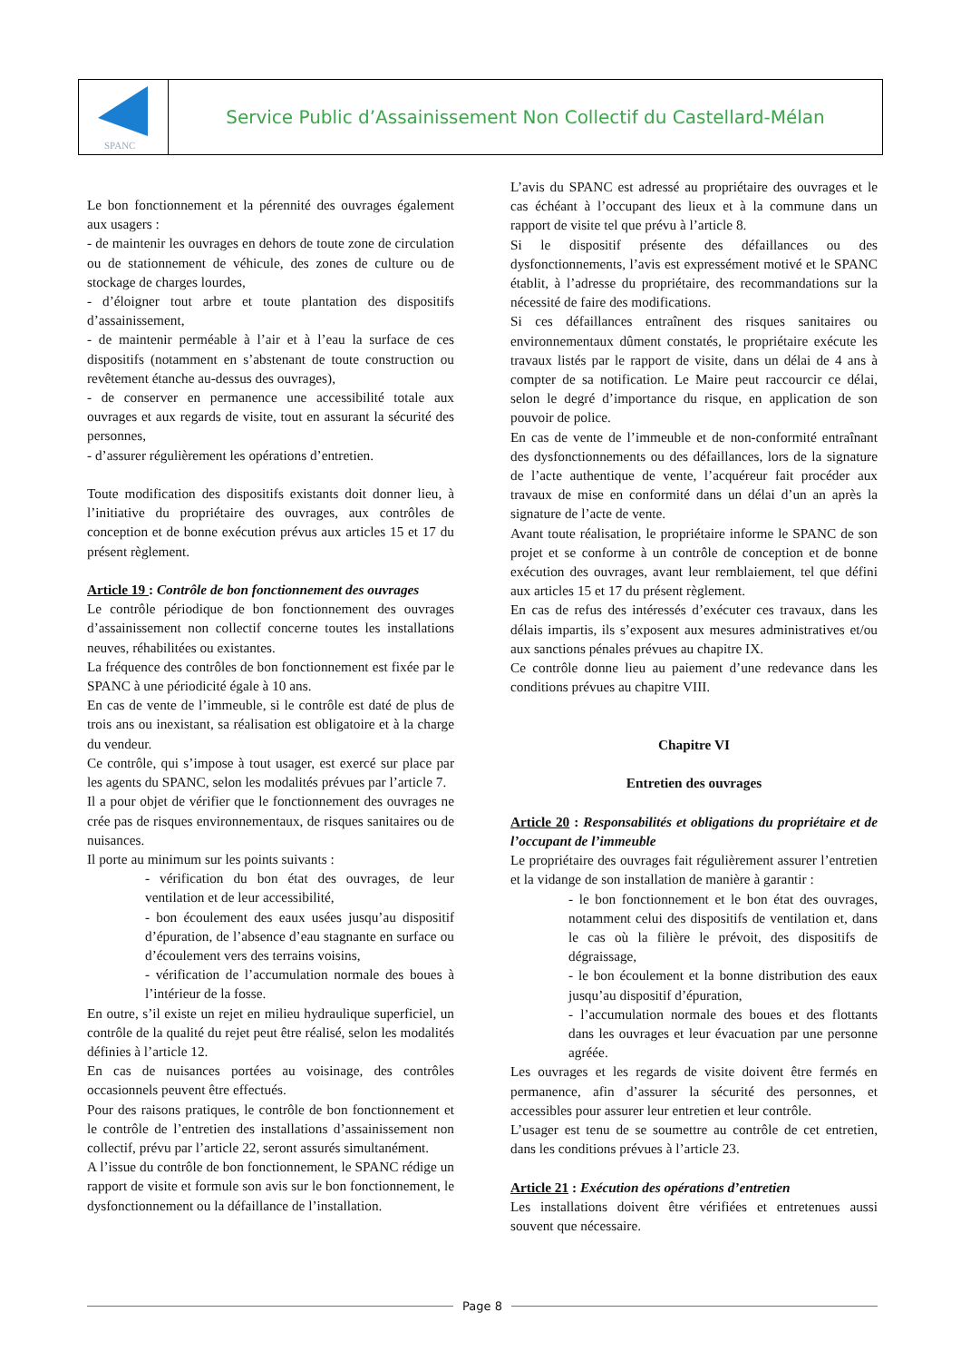SPANC
Service Public d’Assainissement Non Collectif du Castellard-Mélan
Le bon fonctionnement et la pérennité des ouvrages également aux usagers :
- de maintenir les ouvrages en dehors de toute zone de circulation ou de stationnement de véhicule, des zones de culture ou de stockage de charges lourdes,
- d’éloigner tout arbre et toute plantation des dispositifs d’assainissement,
- de maintenir perméable à l’air et à l’eau la surface de ces dispositifs (notamment en s’abstenant de toute construction ou revêtement étanche au-dessus des ouvrages),
- de conserver en permanence une accessibilité totale aux ouvrages et aux regards de visite, tout en assurant la sécurité des personnes,
- d’assurer régulièrement les opérations d’entretien.
Toute modification des dispositifs existants doit donner lieu, à l’initiative du propriétaire des ouvrages, aux contrôles de conception et de bonne exécution prévus aux articles 15 et 17 du présent règlement.
Article 19 : Contrôle de bon fonctionnement des ouvrages
Le contrôle périodique de bon fonctionnement des ouvrages d’assainissement non collectif concerne toutes les installations neuves, réhabilitées ou existantes.
La fréquence des contrôles de bon fonctionnement est fixée par le SPANC à une périodicité égale à 10 ans.
En cas de vente de l’immeuble, si le contrôle est daté de plus de trois ans ou inexistant, sa réalisation est obligatoire et à la charge du vendeur.
Ce contrôle, qui s’impose à tout usager, est exercé sur place par les agents du SPANC, selon les modalités prévues par l’article 7.
Il a pour objet de vérifier que le fonctionnement des ouvrages ne crée pas de risques environnementaux, de risques sanitaires ou de nuisances.
Il porte au minimum sur les points suivants :
- vérification du bon état des ouvrages, de leur ventilation et de leur accessibilité,
- bon écoulement des eaux usées jusqu’au dispositif d’épuration, de l’absence d’eau stagnante en surface ou d’écoulement vers des terrains voisins,
- vérification de l’accumulation normale des boues à l’intérieur de la fosse.
En outre, s’il existe un rejet en milieu hydraulique superficiel, un contrôle de la qualité du rejet peut être réalisé, selon les modalités définies à l’article 12.
En cas de nuisances portées au voisinage, des contrôles occasionnels peuvent être effectués.
Pour des raisons pratiques, le contrôle de bon fonctionnement et le contrôle de l’entretien des installations d’assainissement non collectif, prévu par l’article 22, seront assurés simultanément.
A l’issue du contrôle de bon fonctionnement, le SPANC rédige un rapport de visite et formule son avis sur le bon fonctionnement, le dysfonctionnement ou la défaillance de l’installation.
L’avis du SPANC est adressé au propriétaire des ouvrages et le cas échéant à l’occupant des lieux et à la commune dans un rapport de visite tel que prévu à l’article 8.
Si le dispositif présente des défaillances ou des dysfonctionnements, l’avis est expressément motivé et le SPANC établit, à l’adresse du propriétaire, des recommandations sur la nécessité de faire des modifications.
Si ces défaillances entraînent des risques sanitaires ou environnementaux dûment constatés, le propriétaire exécute les travaux listés par le rapport de visite, dans un délai de 4 ans à compter de sa notification. Le Maire peut raccourcir ce délai, selon le degré d’importance du risque, en application de son pouvoir de police.
En cas de vente de l’immeuble et de non-conformité entraînant des dysfonctionnements ou des défaillances, lors de la signature de l’acte authentique de vente, l’acquéreur fait procéder aux travaux de mise en conformité dans un délai d’un an après la signature de l’acte de vente.
Avant toute réalisation, le propriétaire informe le SPANC de son projet et se conforme à un contrôle de conception et de bonne exécution des ouvrages, avant leur remblaiement, tel que défini aux articles 15 et 17 du présent règlement.
En cas de refus des intéressés d’exécuter ces travaux, dans les délais impartis, ils s’exposent aux mesures administratives et/ou aux sanctions pénales prévues au chapitre IX.
Ce contrôle donne lieu au paiement d’une redevance dans les conditions prévues au chapitre VIII.
Chapitre VI
Entretien des ouvrages
Article 20 : Responsabilités et obligations du propriétaire et de l’occupant de l’immeuble
Le propriétaire des ouvrages fait régulièrement assurer l’entretien et la vidange de son installation de manière à garantir :
- le bon fonctionnement et le bon état des ouvrages, notamment celui des dispositifs de ventilation et, dans le cas où la filière le prévoit, des dispositifs de dégraissage,
- le bon écoulement et la bonne distribution des eaux jusqu’au dispositif d’épuration,
- l’accumulation normale des boues et des flottants dans les ouvrages et leur évacuation par une personne agréée.
Les ouvrages et les regards de visite doivent être fermés en permanence, afin d’assurer la sécurité des personnes, et accessibles pour assurer leur entretien et leur contrôle.
L’usager est tenu de se soumettre au contrôle de cet entretien, dans les conditions prévues à l’article 23.
Article 21 : Exécution des opérations d’entretien
Les installations doivent être vérifiées et entretenues aussi souvent que nécessaire.
Page 8